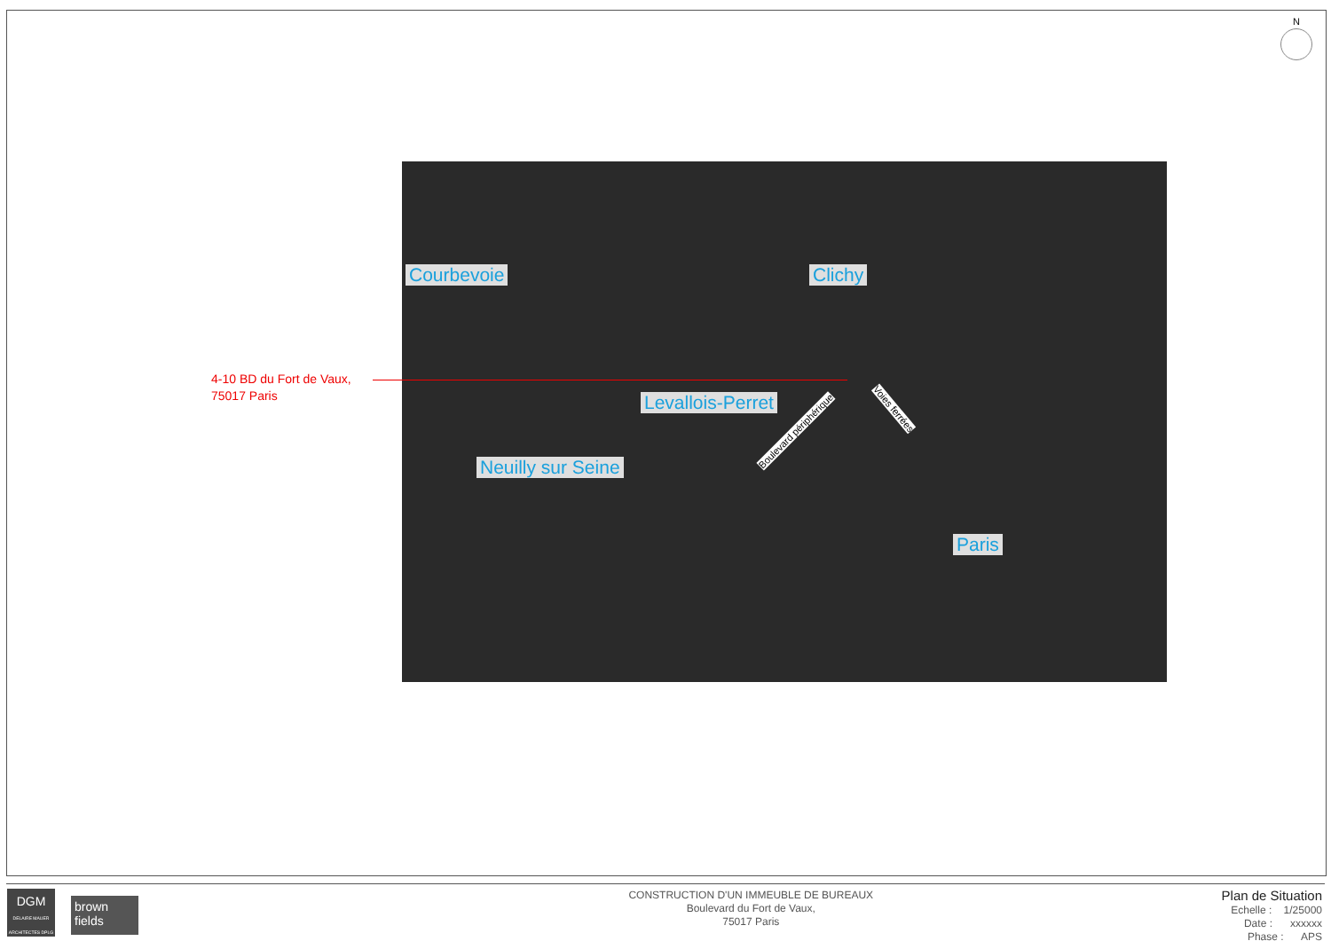N
Courbevoie Clichy
Levallois-Perret
Neuilly sur Seine
Paris
Boulevard périphérique
Voies ferrées
4-10 BD du Fort de Vaux,
75017 Paris
DGM
DELAIRE MAUER ARCHITECTES DPLG
brown
fields
CONSTRUCTION D'UN IMMEUBLE DE BUREAUX
Boulevard du Fort de Vaux,
75017 Paris
Plan de Situation
Echelle : 1/25000
Date : xxxxxx
Phase : APS